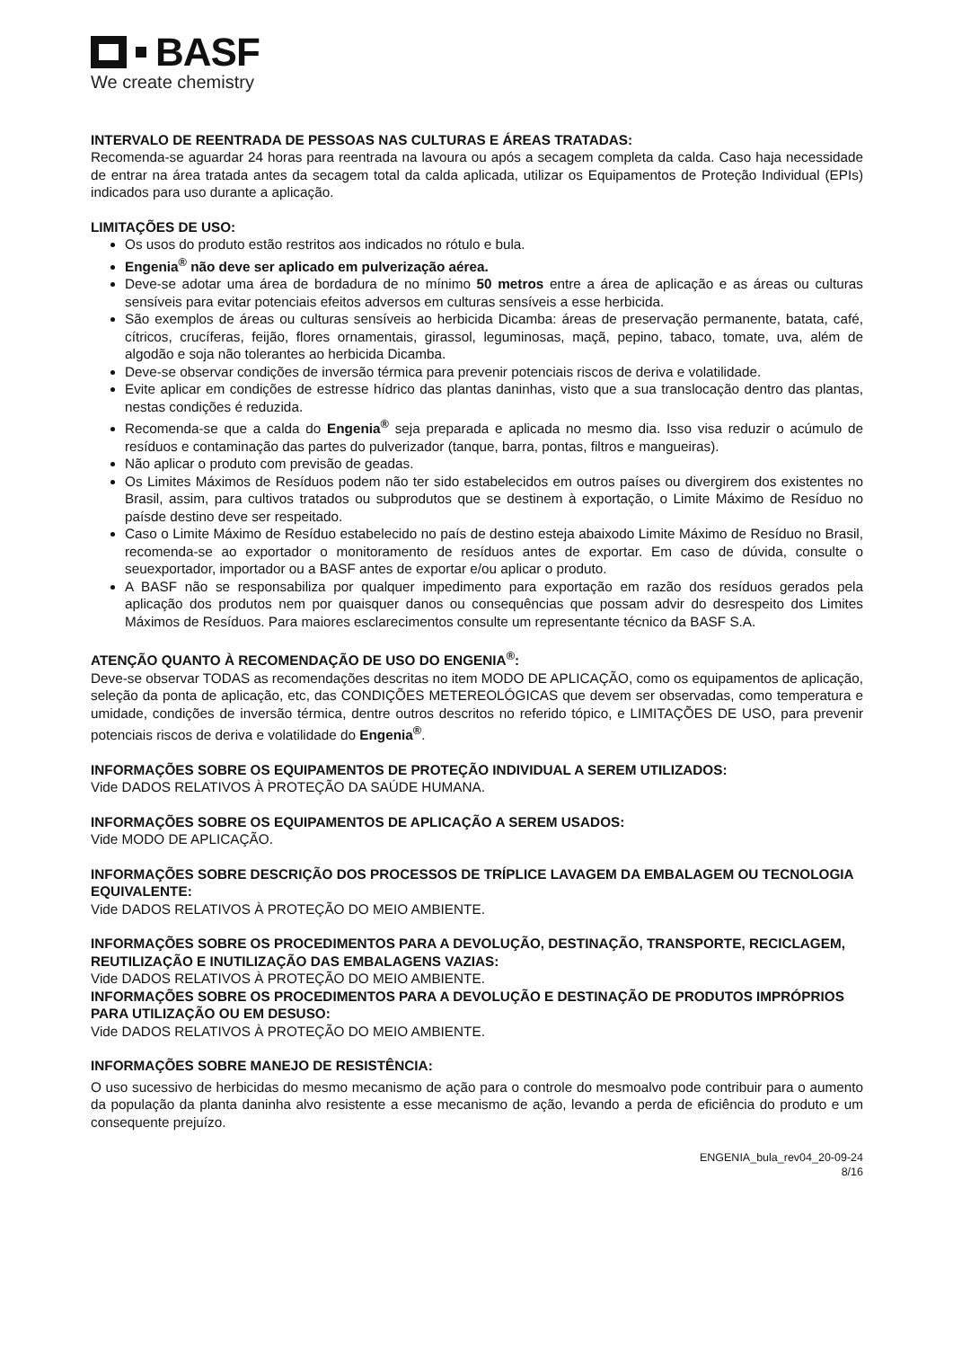BASF
We create chemistry
INTERVALO DE REENTRADA DE PESSOAS NAS CULTURAS E ÁREAS TRATADAS:
Recomenda-se aguardar 24 horas para reentrada na lavoura ou após a secagem completa da calda. Caso haja necessidade de entrar na área tratada antes da secagem total da calda aplicada, utilizar os Equipamentos de Proteção Individual (EPIs) indicados para uso durante a aplicação.
LIMITAÇÕES DE USO:
Os usos do produto estão restritos aos indicados no rótulo e bula.
Engenia<sup>®</sup> não deve ser aplicado em pulverização aérea.
Deve-se adotar uma área de bordadura de no mínimo 50 metros entre a área de aplicação e as áreas ou culturas sensíveis para evitar potenciais efeitos adversos em culturas sensíveis a esse herbicida.
São exemplos de áreas ou culturas sensíveis ao herbicida Dicamba: áreas de preservação permanente, batata, café, cítricos, crucíferas, feijão, flores ornamentais, girassol, leguminosas, maçã, pepino, tabaco, tomate, uva, além de algodão e soja não tolerantes ao herbicida Dicamba.
Deve-se observar condições de inversão térmica para prevenir potenciais riscos de deriva e volatilidade.
Evite aplicar em condições de estresse hídrico das plantas daninhas, visto que a sua translocação dentro das plantas, nestas condições é reduzida.
Recomenda-se que a calda do Engenia<sup>®</sup> seja preparada e aplicada no mesmo dia. Isso visa reduzir o acúmulo de resíduos e contaminação das partes do pulverizador (tanque, barra, pontas, filtros e mangueiras).
Não aplicar o produto com previsão de geadas.
Os Limites Máximos de Resíduos podem não ter sido estabelecidos em outros países ou divergirem dos existentes no Brasil, assim, para cultivos tratados ou subprodutos que se destinem à exportação, o Limite Máximo de Resíduo no paísde destino deve ser respeitado.
Caso o Limite Máximo de Resíduo estabelecido no país de destino esteja abaixodo Limite Máximo de Resíduo no Brasil, recomenda-se ao exportador o monitoramento de resíduos antes de exportar. Em caso de dúvida, consulte o seuexportador, importador ou a BASF antes de exportar e/ou aplicar o produto.
A BASF não se responsabiliza por qualquer impedimento para exportação em razão dos resíduos gerados pela aplicação dos produtos nem por quaisquer danos ou consequências que possam advir do desrespeito dos Limites Máximos de Resíduos. Para maiores esclarecimentos consulte um representante técnico da BASF S.A.
ATENÇÃO QUANTO À RECOMENDAÇÃO DE USO DO ENGENIA<sup>®</sup>:
Deve-se observar TODAS as recomendações descritas no item MODO DE APLICAÇÃO, como os equipamentos de aplicação, seleção da ponta de aplicação, etc, das CONDIÇÕES METEREOLÓGICAS que devem ser observadas, como temperatura e umidade, condições de inversão térmica, dentre outros descritos no referido tópico, e LIMITAÇÕES DE USO, para prevenir potenciais riscos de deriva e volatilidade do Engenia<sup>®</sup>.
INFORMAÇÕES SOBRE OS EQUIPAMENTOS DE PROTEÇÃO INDIVIDUAL A SEREM UTILIZADOS:
Vide DADOS RELATIVOS À PROTEÇÃO DA SAÚDE HUMANA.
INFORMAÇÕES SOBRE OS EQUIPAMENTOS DE APLICAÇÃO A SEREM USADOS:
Vide MODO DE APLICAÇÃO.
INFORMAÇÕES SOBRE DESCRIÇÃO DOS PROCESSOS DE TRÍPLICE LAVAGEM DA EMBALAGEM OU TECNOLOGIA EQUIVALENTE:
Vide DADOS RELATIVOS À PROTEÇÃO DO MEIO AMBIENTE.
INFORMAÇÕES SOBRE OS PROCEDIMENTOS PARA A DEVOLUÇÃO, DESTINAÇÃO, TRANSPORTE, RECICLAGEM, REUTILIZAÇÃO E INUTILIZAÇÃO DAS EMBALAGENS VAZIAS:
Vide DADOS RELATIVOS À PROTEÇÃO DO MEIO AMBIENTE.
INFORMAÇÕES SOBRE OS PROCEDIMENTOS PARA A DEVOLUÇÃO E DESTINAÇÃO DE PRODUTOS IMPRÓPRIOS PARA UTILIZAÇÃO OU EM DESUSO:
Vide DADOS RELATIVOS À PROTEÇÃO DO MEIO AMBIENTE.
INFORMAÇÕES SOBRE MANEJO DE RESISTÊNCIA:
O uso sucessivo de herbicidas do mesmo mecanismo de ação para o controle do mesmoalvo pode contribuir para o aumento da população da planta daninha alvo resistente a esse mecanismo de ação, levando a perda de eficiência do produto e um consequente prejuízo.
ENGENIA_bula_rev04_20-09-24
8/16